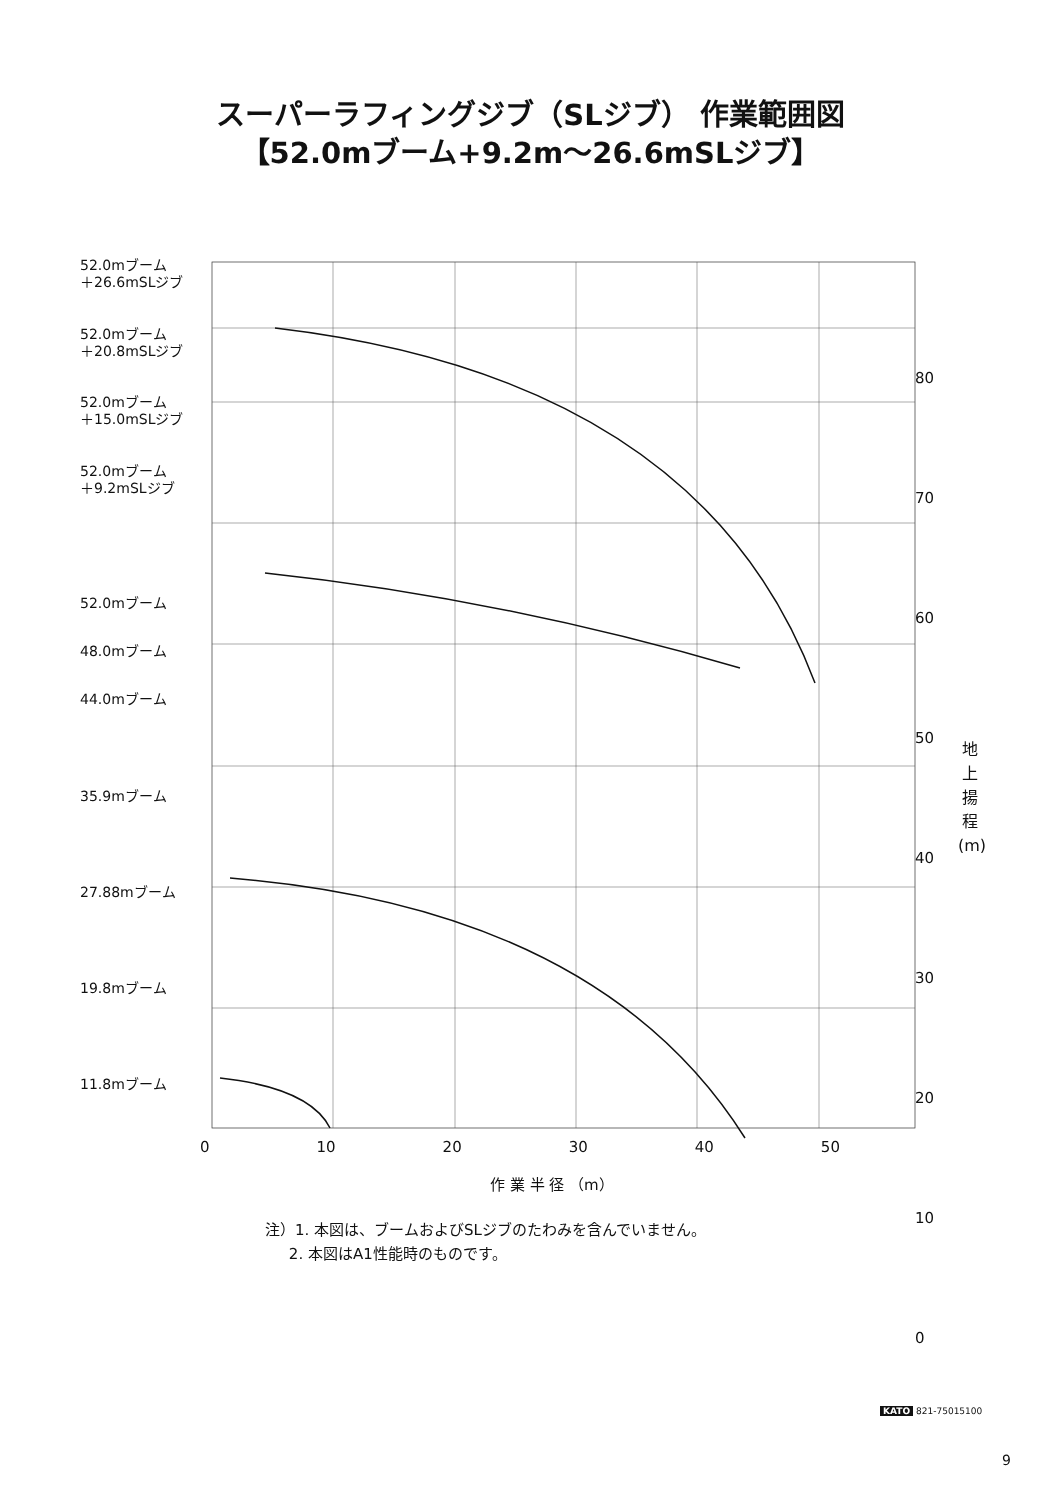スーパーラフィングジブ（SLジブ） 作業範囲図
【52.0mブーム+9.2m～26.6mSLジブ】
52.0mブーム
＋26.6mSLジブ
52.0mブーム
＋20.8mSLジブ
52.0mブーム
＋15.0mSLジブ
52.0mブーム
＋9.2mSLジブ
52.0mブーム
48.0mブーム
44.0mブーム
35.9mブーム
27.88mブーム
19.8mブーム
11.8mブーム
80
70
60
50
40
30
20
10
0
地
上
揚
程
(m)
0 10 20 30 40 50
作 業 半 径 （m）
注）1. 本図は、ブームおよびSLジブのたわみを含んでいません。
2. 本図はA1性能時のものです。
KATO 821-75015100
9